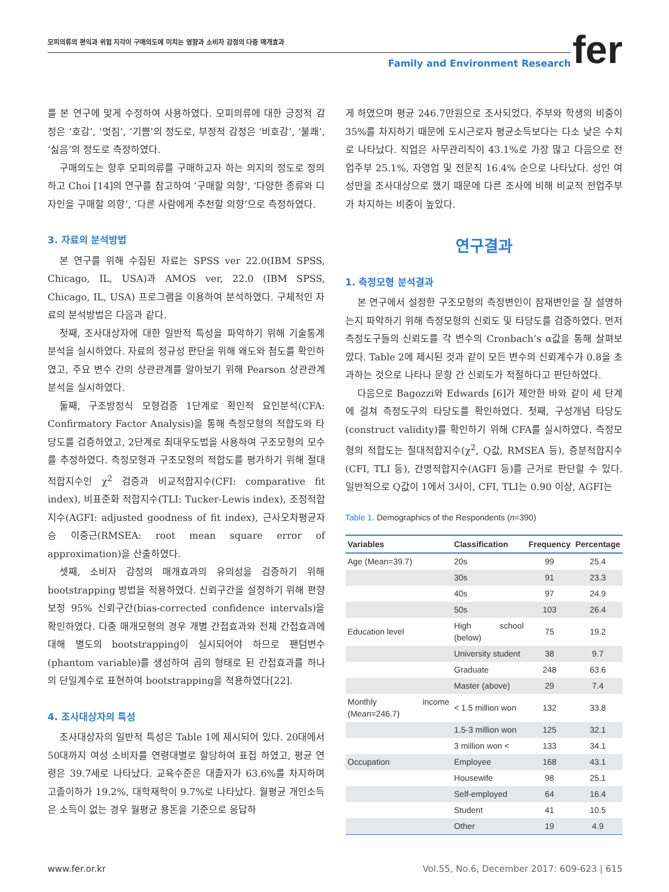모피의류의 편익과 위험 지각이 구매의도에 미치는 영향과 소비자 감정의 다중 매개효과
Family and Environment Research
fer
를 본 연구에 맞게 수정하여 사용하였다. 모피의류에 대한 긍정적 감정은 ‘호감’, ‘멋짐’, ‘기쁨’의 정도로, 부정적 감정은 ‘비호감’, ‘불쾌’, ‘싫음’의 정도로 측정하였다.
구매의도는 향후 모피의류를 구매하고자 하는 의지의 정도로 정의하고 Choi [14]의 연구를 참고하여 ‘구매할 의향’, ‘다양한 종류와 디자인을 구매할 의향’, ‘다른 사람에게 추천할 의향’으로 측정하였다.
3. 자료의 분석방법
본 연구를 위해 수집된 자료는 SPSS ver 22.0(IBM SPSS, Chicago, IL, USA)과 AMOS ver, 22.0 (IBM SPSS, Chicago, IL, USA) 프로그램을 이용하여 분석하였다. 구체적인 자료의 분석방법은 다음과 같다.
첫째, 조사대상자에 대한 일반적 특성을 파악하기 위해 기술통계 분석을 실시하였다. 자료의 정규성 판단을 위해 왜도와 첨도를 확인하였고, 주요 변수 간의 상관관계를 알아보기 위해 Pearson 상관관계분석을 실시하였다.
둘째, 구조방정식 모형검증 1단계로 확인적 요인분석(CFA: Confirmatory Factor Analysis)을 통해 측정모형의 적합도와 타당도를 검증하였고, 2단계로 최대우도법을 사용하여 구조모형의 모수를 추정하였다. 측정모형과 구조모형의 적합도를 평가하기 위해 절대적합지수인 χ<sup>2</sup> 검증과 비교적합지수(CFI: comparative fit index), 비표준화 적합지수(TLI: Tucker-Lewis index), 조정적합지수(AGFI: adjusted goodness of fit index), 근사오차평균자승 이중근(RMSEA: root mean square error of approximation)을 산출하였다.
셋째, 소비자 감정의 매개효과의 유의성을 검증하기 위해 bootstrapping 방법을 적용하였다. 신뢰구간을 설정하기 위해 편향보정 95% 신뢰구간(bias-corrected confidence intervals)을 확인하였다. 다중 매개모형의 경우 개별 간접효과와 전체 간접효과에 대해 별도의 bootstrapping이 실시되어야 하므로 팬텀변수(phantom variable)를 생성하여 곱의 형태로 된 간접효과를 하나의 단일계수로 표현하여 bootstrapping을 적용하였다[22].
4. 조사대상자의 특성
조사대상자의 일반적 특성은 Table 1에 제시되어 있다. 20대에서 50대까지 여성 소비자를 연령대별로 할당하여 표집 하였고, 평균 연령은 39.7세로 나타났다. 교육수준은 대졸자가 63.6%를 차지하며 고졸이하가 19.2%, 대학재학이 9.7%로 나타났다. 월평균 개인소득은 소득이 없는 경우 월평균 용돈을 기준으로 응답하
게 하였으며 평균 246.7만원으로 조사되었다. 주부와 학생의 비중이 35%를 차지하기 때문에 도시근로자 평균소득보다는 다소 낮은 수치로 나타났다. 직업은 사무관리직이 43.1%로 가장 많고 다음으로 전업주부 25.1%, 자영업 및 전문직 16.4% 순으로 나타났다. 성인 여성만을 조사대상으로 했기 때문에 다른 조사에 비해 비교적 전업주부가 차지하는 비중이 높았다.
연구결과
1. 측정모형 분석결과
본 연구에서 설정한 구조모형의 측정변인이 잠재변인을 잘 설명하는지 파악하기 위해 측정모형의 신뢰도 및 타당도를 검증하였다. 먼저 측정도구들의 신뢰도를 각 변수의 Cronbach’s α값을 통해 살펴보았다. Table 2에 제시된 것과 같이 모든 변수의 신뢰계수가 0.8을 초과하는 것으로 나타나 문항 간 신뢰도가 적절하다고 판단하였다.
다음으로 Bagozzi와 Edwards [6]가 제안한 바와 같이 세 단계에 걸쳐 측정도구의 타당도를 확인하였다. 첫째, 구성개념 타당도(construct validity)를 확인하기 위해 CFA를 실시하였다. 측정모형의 적합도는 절대적합지수(χ<sup>2</sup>, Q값, RMSEA 등), 증분적합지수(CFI, TLI 등), 간명적합지수(AGFI 등)를 근거로 판단할 수 있다. 일반적으로 Q값이 1에서 3사이, CFI, TLI는 0.90 이상, AGFI는
Table 1. Demographics of the Respondents (n=390)
| Variables | Classification | Frequency | Percentage |
| --- | --- | --- | --- |
| Age (Mean=39.7) | 20s | 99 | 25.4 |
| | 30s | 91 | 23.3 |
| | 40s | 97 | 24.9 |
| | 50s | 103 | 26.4 |
| Education level | High school (below) | 75 | 19.2 |
| | University student | 38 | 9.7 |
| | Graduate | 248 | 63.6 |
| | Master (above) | 29 | 7.4 |
| Monthly income (Mean=246.7) | < 1.5 million won | 132 | 33.8 |
| | 1.5-3 million won | 125 | 32.1 |
| | 3 million won < | 133 | 34.1 |
| Occupation | Employee | 168 | 43.1 |
| | Housewife | 98 | 25.1 |
| | Self-employed | 64 | 16.4 |
| | Student | 41 | 10.5 |
| | Other | 19 | 4.9 |
www.fer.or.kr Vol.55, No.6, December 2017: 609-623 | 615